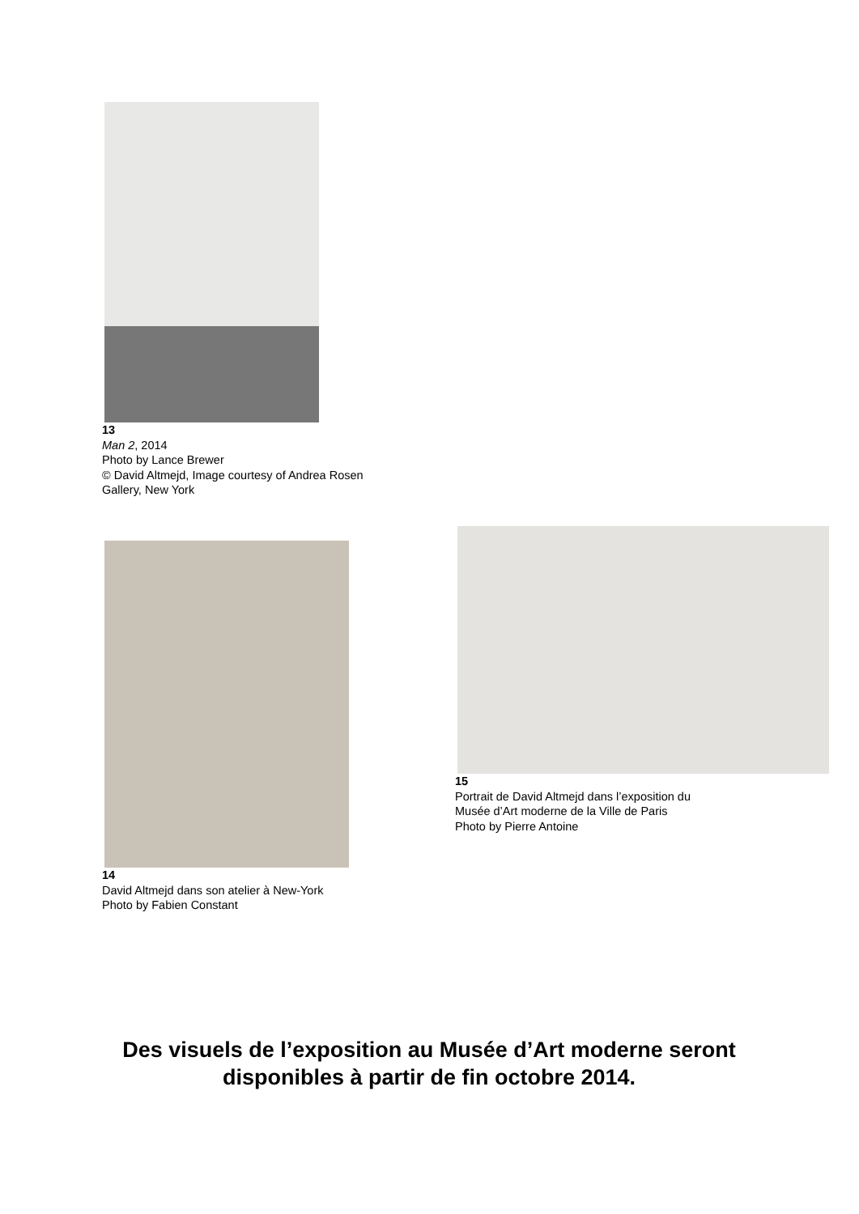13
Man 2, 2014
Photo by Lance Brewer
© David Altmejd, Image courtesy of Andrea Rosen Gallery, New York
14
David Altmejd dans son atelier à New-York
Photo by Fabien Constant
15
Portrait de David Altmejd dans l’exposition du
Musée d’Art moderne de la Ville de Paris
Photo by Pierre Antoine
Des visuels de l’exposition au Musée d’Art moderne seront disponibles à partir de fin octobre 2014.